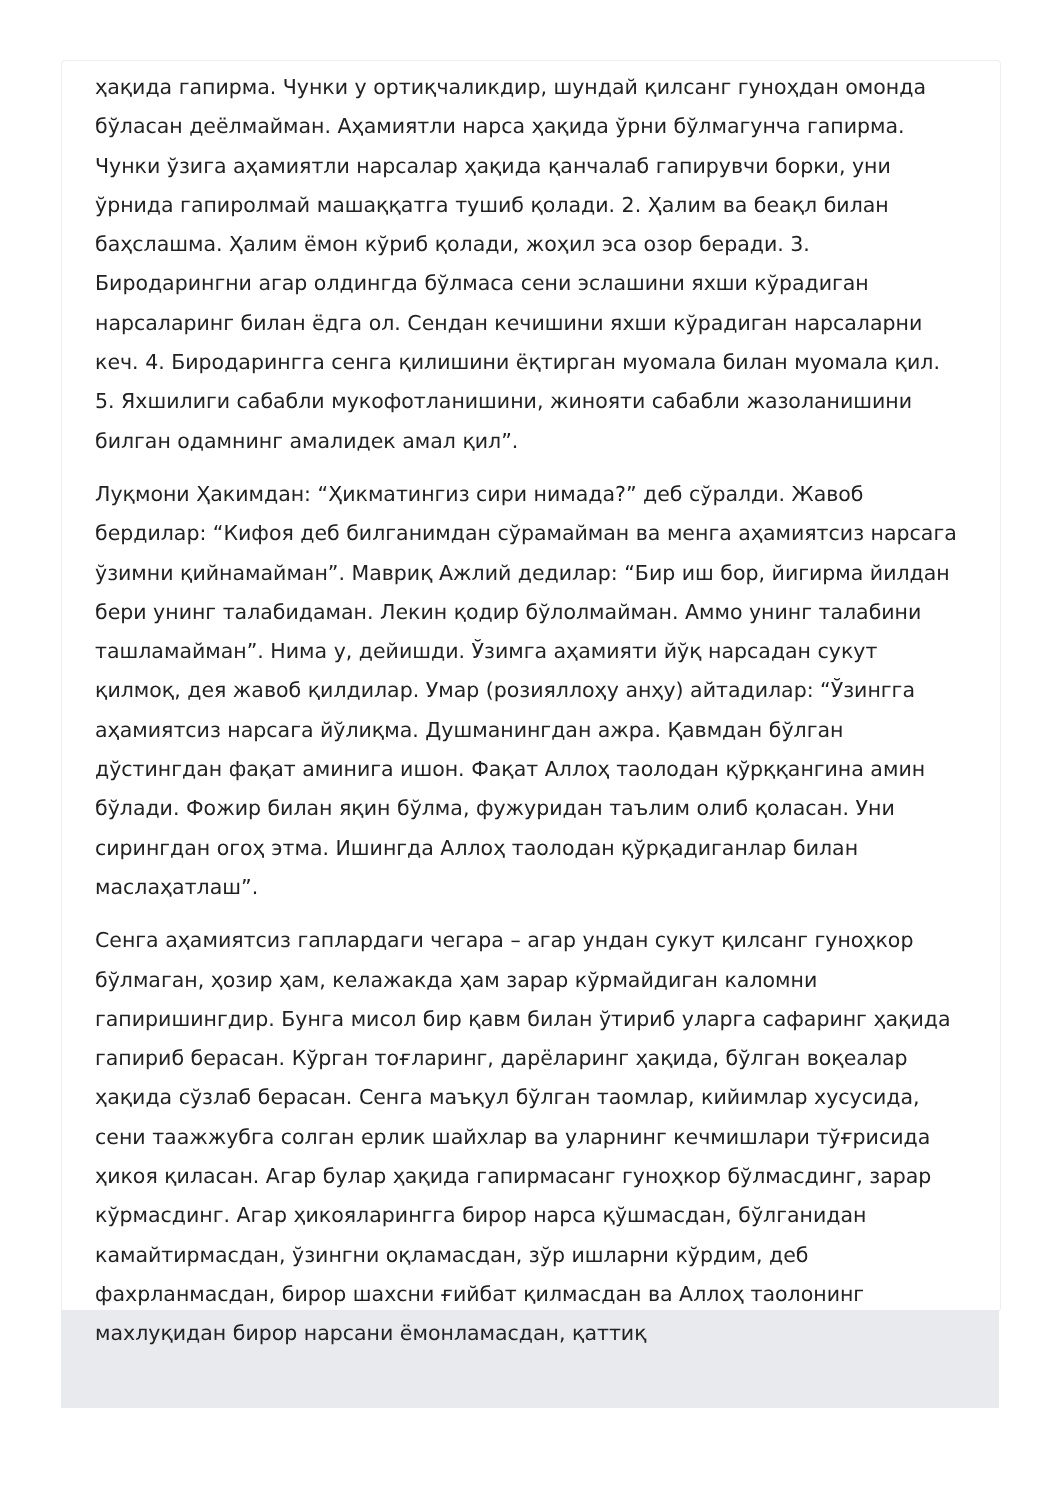ҳақида гапирма. Чунки у ортиқчаликдир, шундай қилсанг гуноҳдан омонда бўласан деёлмайман. Аҳамиятли нарса ҳақида ўрни бўлмагунча гапирма. Чунки ўзига аҳамиятли нарсалар ҳақида қанчалаб гапирувчи борки, уни ўрнида гапиролмай машаққатга тушиб қолади. 2. Ҳалим ва беақл билан баҳслашма. Ҳалим ёмон кўриб қолади, жоҳил эса озор беради. 3. Биродарингни агар олдингда бўлмаса сени эслашини яхши кўрадиган нарсаларинг билан ёдга ол. Сендан кечишини яхши кўрадиган нарсаларни кеч. 4. Биродарингга сенга қилишини ёқтирган муомала билан муомала қил. 5. Яхшилиги сабабли мукофотланишини, жинояти сабабли жазоланишини билган одамнинг амалидек амал қил”.
Луқмони Ҳакимдан: “Ҳикматингиз сири нимада?” деб сўралди. Жавоб бердилар: “Кифоя деб билганимдан сўрамайман ва менга аҳамиятсиз нарсага ўзимни қийнамайман”. Мавриқ Ажлий дедилар: “Бир иш бор, йигирма йилдан бери унинг талабидаман. Лекин қодир бўлолмайман. Аммо унинг талабини ташламайман”. Нима у, дейишди. Ўзимга аҳамияти йўқ нарсадан сукут қилмоқ, дея жавоб қилдилар. Умар (розияллоҳу анҳу) айтадилар: “Ўзингга аҳамиятсиз нарсага йўлиқма. Душманингдан ажра. Қавмдан бўлган дўстингдан фақат аминига ишон. Фақат Аллоҳ таолодан қўрққангина амин бўлади. Фожир билан яқин бўлма, фужуридан таълим олиб қоласан. Уни сирингдан огоҳ этма. Ишингда Аллоҳ таолодан қўрқадиганлар билан маслаҳатлаш”.
Сенга аҳамиятсиз гаплардаги чегара – агар ундан сукут қилсанг гуноҳкор бўлмаган, ҳозир ҳам, келажакда ҳам зарар кўрмайдиган каломни гапиришингдир. Бунга мисол бир қавм билан ўтириб уларга сафаринг ҳақида гапириб берасан. Кўрган тоғларинг, дарёларинг ҳақида, бўлган воқеалар ҳақида сўзлаб берасан. Сенга маъқул бўлган таомлар, кийимлар хусусида, сени таажжубга солган ерлик шайхлар ва уларнинг кечмишлари тўғрисида ҳикоя қиласан. Агар булар ҳақида гапирмасанг гуноҳкор бўлмасдинг, зарар кўрмасдинг. Агар ҳикояларингга бирор нарса қўшмасдан, бўлганидан камайтирмасдан, ўзингни оқламасдан, зўр ишларни кўрдим, деб фахрланмасдан, бирор шахсни ғийбат қилмасдан ва Аллоҳ таолонинг махлуқидан бирор нарсани ёмонламасдан, қаттиқ